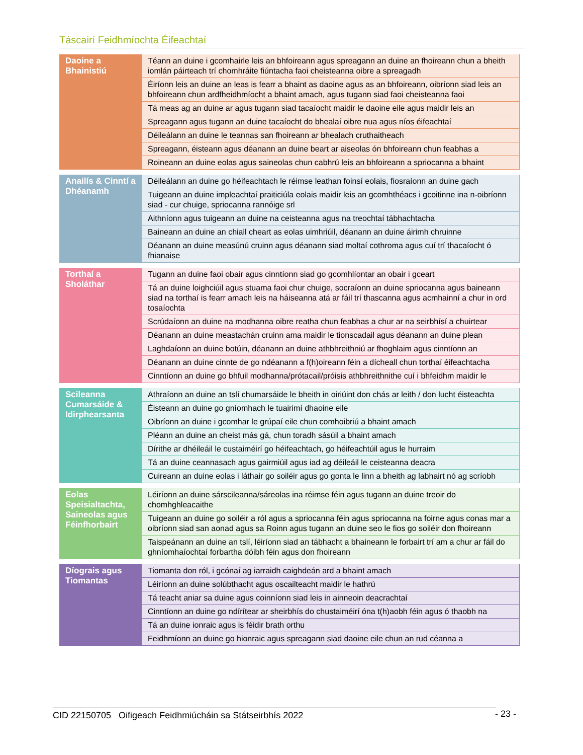Táscairí Feidhmíochta Éifeachtaí
| Daoine a Bhainistiú | Téann an duine i gcomhairle leis an bhfoireann agus spreagann an duine an fhoireann chun a bheith iomlán páirteach trí chomhráite fiúntacha faoi cheisteanna oibre a spreagadh |
| | Éiríonn leis an duine an leas is fearr a bhaint as daoine agus as an bhfoireann, oibríonn siad leis an bhfoireann chun ardfheidhmíocht a bhaint amach, agus tugann siad faoi cheisteanna faoi |
| | Tá meas ag an duine ar agus tugann siad tacaíocht maidir le daoine eile agus maidir leis an |
| | Spreagann agus tugann an duine tacaíocht do bhealaí oibre nua agus níos éifeachtaí |
| | Déileálann an duine le teannas san fhoireann ar bhealach cruthaitheach |
| | Spreagann, éisteann agus déanann an duine beart ar aiseolas ón bhfoireann chun feabhas a |
| | Roineann an duine eolas agus saineolas chun cabhrú leis an bhfoireann a spriocanna a bhaint |
| Anailís & Cinntí a Dhéanamh | Déileálann an duine go héifeachtach le réimse leathan foinsí eolais, fiosraíonn an duine gach |
| | Tuigeann an duine impleachtaí praiticiúla eolais maidir leis an gcomhthéacs i gcoitinne ina n-oibríonn siad - cur chuige, spriocanna rannóige srl |
| | Aithníonn agus tuigeann an duine na ceisteanna agus na treochtaí tábhachtacha |
| | Baineann an duine an chiall cheart as eolas uimhriúil, déanann an duine áirimh chruinne |
| | Déanann an duine measúnú cruinn agus déanann siad moltaí cothroma agus cuí trí thacaíocht ó fhianaise |
| Torthaí a Sholáthar | Tugann an duine faoi obair agus cinntíonn siad go gcomhlíontar an obair i gceart |
| | Tá an duine loighciúil agus stuama faoi chur chuige, socraíonn an duine spriocanna agus baineann siad na torthaí is fearr amach leis na háiseanna atá ar fáil trí thascanna agus acmhainní a chur in ord tosaíochta |
| | Scrúdaíonn an duine na modhanna oibre reatha chun feabhas a chur ar na seirbhísí a chuirtear |
| | Déanann an duine meastachán cruinn ama maidir le tionscadail agus déanann an duine plean |
| | Laghdaíonn an duine botúin, déanann an duine athbhreithniú ar fhoghlaim agus cinntíonn an |
| | Déanann an duine cinnte de go ndéanann a f(h)oireann féin a dícheall chun torthaí éifeachtacha |
| | Cinntíonn an duine go bhfuil modhanna/prótacail/próisis athbhreithnithe cuí i bhfeidhm maidir le |
| Scileanna Cumarsáide & Idirphearsanta | Athraíonn an duine an tslí chumarsáide le bheith in oiriúint don chás ar leith / don lucht éisteachta |
| | Éisteann an duine go gníomhach le tuairimí dhaoine eile |
| | Oibríonn an duine i gcomhar le grúpaí eile chun comhoibriú a bhaint amach |
| | Pléann an duine an cheist más gá, chun toradh sásúil a bhaint amach |
| | Dírithe ar dhéileáil le custaiméirí go héifeachtach, go héifeachtúil agus le hurraim |
| | Tá an duine ceannasach agus gairmiúil agus iad ag déileáil le ceisteanna deacra |
| | Cuireann an duine eolas i láthair go soiléir agus go gonta le linn a bheith ag labhairt nó ag scríobh |
| Eolas Speisialtachta, Saineolas agus Féinfhorbairt | Léiríonn an duine sárscileanna/sáreolas ina réimse féin agus tugann an duine treoir do chomhghleacaithe |
| | Tuigeann an duine go soiléir a ról agus a spriocanna féin agus spriocanna na foirne agus conas mar a oibríonn siad san aonad agus sa Roinn agus tugann an duine seo le fios go soiléir don fhoireann |
| | Taispeánann an duine an tslí, léiríonn siad an tábhacht a bhaineann le forbairt trí am a chur ar fáil do ghníomhaíochtaí forbartha dóibh féin agus don fhoireann |
| Díograis agus Tiomantas | Tiomanta don ról, i gcónaí ag iarraidh caighdeán ard a bhaint amach |
| | Léiríonn an duine solúbthacht agus oscailteacht maidir le hathrú |
| | Tá teacht aniar sa duine agus coinníonn siad leis in ainneoin deacrachtaí |
| | Cinntíonn an duine go ndírítear ar sheirbhís do chustaiméirí óna t(h)aobh féin agus ó thaobh na |
| | Tá an duine ionraic agus is féidir brath orthu |
| | Feidhmíonn an duine go hionraic agus spreagann siad daoine eile chun an rud céanna a |
CID 22150705 Oifigeach Feidhmiúcháin sa Státseirbhís 2022 - 23 -